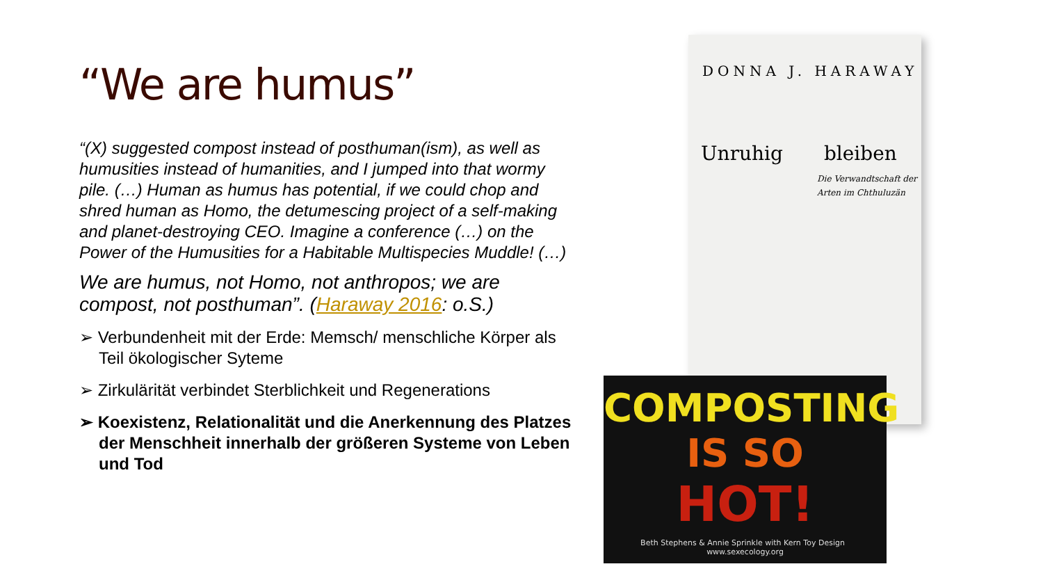“We are humus”
“(X) suggested compost instead of posthuman(ism), as well as humusities instead of humanities, and I jumped into that wormy pile. (…) Human as humus has potential, if we could chop and shred human as Homo, the detumescing project of a self-making and planet-destroying CEO. Imagine a conference (…) on the Power of the Humusities for a Habitable Multispecies Muddle! (…)
We are humus, not Homo, not anthropos; we are compost, not posthuman”. (Haraway 2016: o.S.)
➢ Verbundenheit mit der Erde: Memsch/ menschliche Körper als Teil ökologischer Syteme
➢ Zirkulärität verbindet Sterblichkeit und Regenerations
➢ Koexistenz, Relationalität und die Anerkennung des Platzes der Menschheit innerhalb der größeren Systeme von Leben und Tod
DONNA J. HARAWAY
Unruhig bleiben
Die Verwandtschaft der Arten im Chthuluzän
COMPOSTING
IS SO
HOT!
Beth Stephens & Annie Sprinkle with Kern Toy Design www.sexecology.org